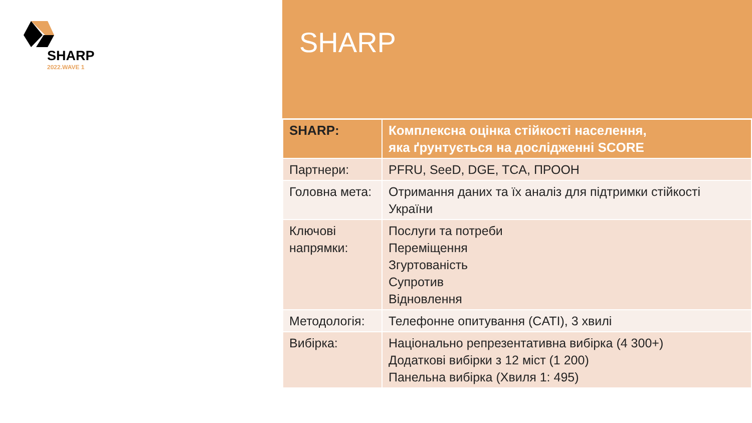SHARP
2022.WAVE 1
SHARP
| SHARP: | Комплексна оцінка стійкості населення, яка ґрунтується на дослідженні SCORE |
| Партнери: | PFRU, SeeD, DGE, TCA, ПРООН |
| Головна мета: | Отримання даних та їх аналіз для підтримки стійкості України |
| Ключові напрямки: | Послуги та потреби Переміщення Згуртованість Супротив Відновлення |
| Методологія: | Телефонне опитування (CATI), 3 хвилі |
| Вибірка: | Національно репрезентативна вибірка (4 300+) Додаткові вибірки з 12 міст (1 200) Панельна вибірка (Хвиля 1: 495) |